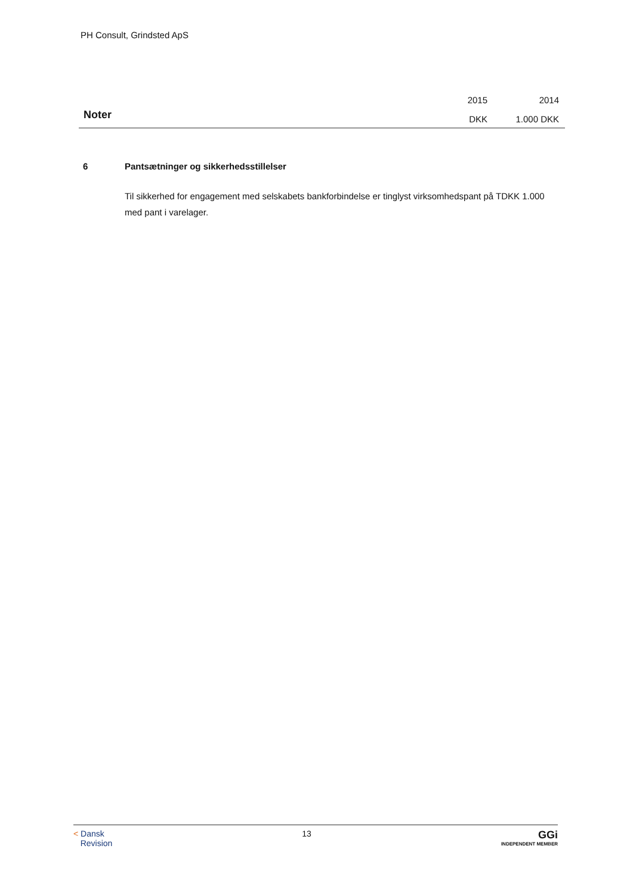PH Consult, Grindsted ApS
Noter
2015
DKK
2014
1.000 DKK
6 Pantsætninger og sikkerhedsstillelser
Til sikkerhed for engagement med selskabets bankforbindelse er tinglyst virksomhedspant på TDKK 1.000 med pant i varelager.
< Dansk
Revision
13
GGi
INDEPENDENT MEMBER